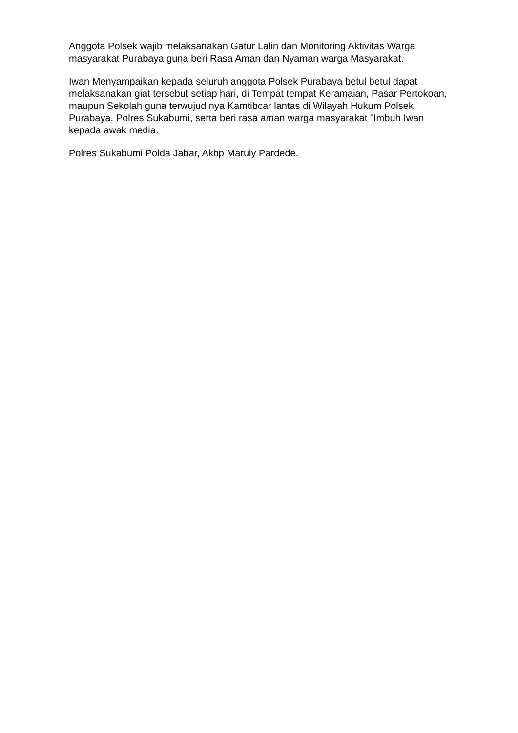Anggota Polsek wajib melaksanakan Gatur Lalin dan Monitoring Aktivitas Warga masyarakat Purabaya guna beri Rasa Aman dan Nyaman warga Masyarakat.
Iwan Menyampaikan kepada seluruh anggota Polsek Purabaya betul betul dapat melaksanakan giat tersebut setiap hari, di Tempat tempat Keramaian, Pasar Pertokoan, maupun Sekolah guna terwujud nya Kamtibcar lantas di Wilayah Hukum Polsek Purabaya, Polres Sukabumi, serta beri rasa aman warga masyarakat "Imbuh Iwan kepada awak media.
Polres Sukabumi Polda Jabar, Akbp Maruly Pardede.